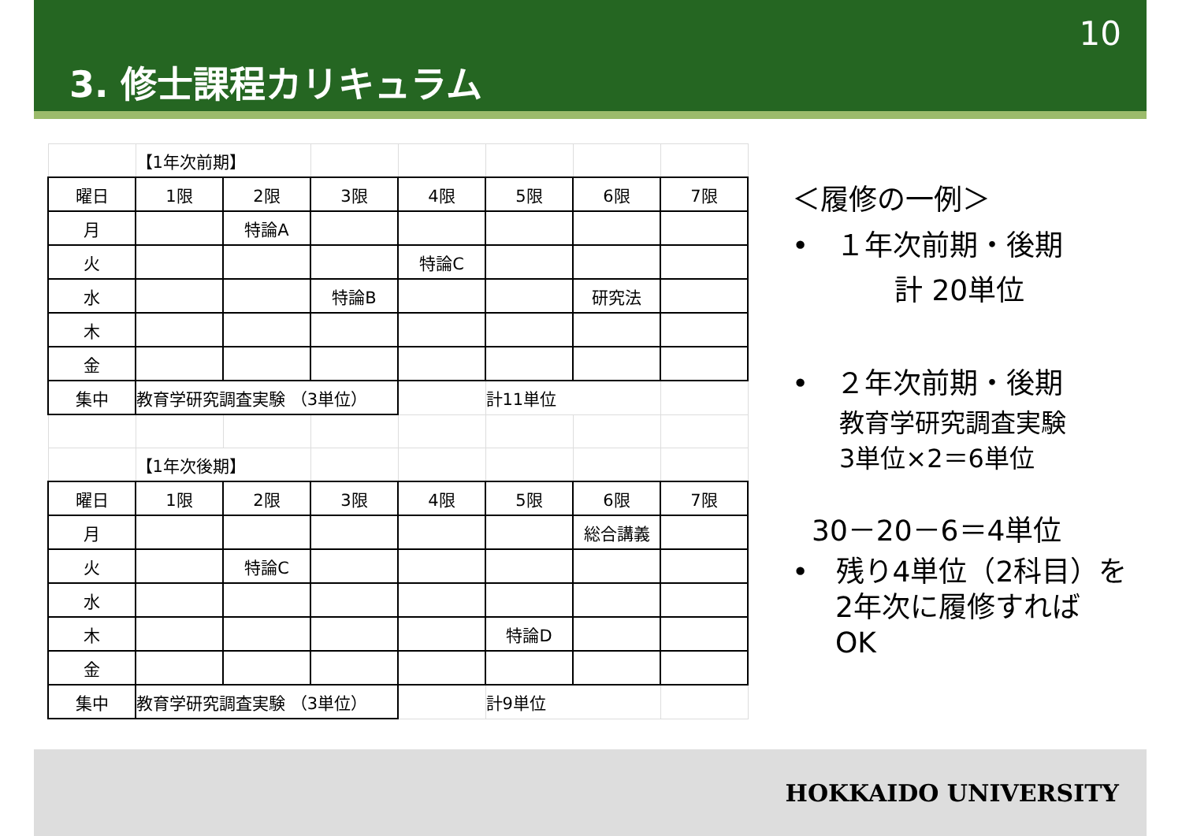10
3. 修士課程カリキュラム
| | 【1年次前期】 | | | | | | |
| 曜日 | 1限 | 2限 | 3限 | 4限 | 5限 | 6限 | 7限 |
| 月 | | 特論A | | | | | |
| 火 | | | | 特論C | | | |
| 水 | | | 特論B | | | 研究法 | |
| 木 | | | | | | | |
| 金 | | | | | | | |
| 集中 | 教育学研究調査実験 （3単位） | | | | 計11単位 | | |
| | 【1年次後期】 | | | | | | |
| 曜日 | 1限 | 2限 | 3限 | 4限 | 5限 | 6限 | 7限 |
| 月 | | | | | | 総合講義 | |
| 火 | | 特論C | | | | | |
| 水 | | | | | | | |
| 木 | | | | | 特論D | | |
| 金 | | | | | | | |
| 集中 | 教育学研究調査実験 （3単位） | | | | 計9単位 | | |
＜履修の一例＞
• １年次前期・後期
計 20単位
• ２年次前期・後期
教育学研究調査実験
3単位×2＝6単位
30－20－6＝4単位
• 残り4単位（2科目）を
2年次に履修すれば
OK
HOKKAIDO UNIVERSITY